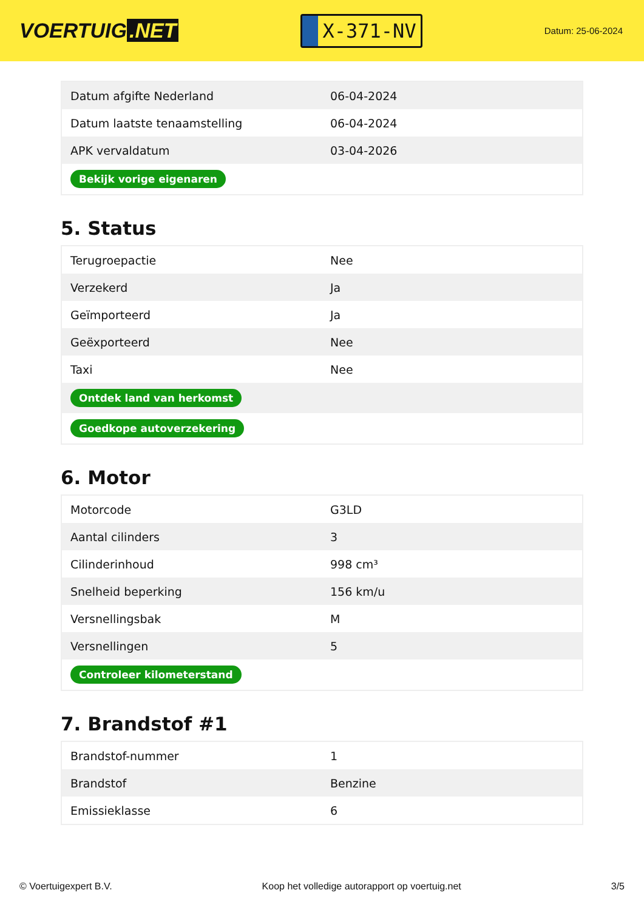VOERTUIG.NET
X-371-NV
Datum: 25-06-2024
| Datum afgifte Nederland | 06-04-2024 |
| Datum laatste tenaamstelling | 06-04-2024 |
| APK vervaldatum | 03-04-2026 |
| Bekijk vorige eigenaren | |
5. Status
| Terugroepactie | Nee |
| Verzekerd | Ja |
| Geïmporteerd | Ja |
| Geëxporteerd | Nee |
| Taxi | Nee |
| Ontdek land van herkomst | |
| Goedkope autoverzekering | |
6. Motor
| Motorcode | G3LD |
| Aantal cilinders | 3 |
| Cilinderinhoud | 998 cm³ |
| Snelheid beperking | 156 km/u |
| Versnellingsbak | M |
| Versnellingen | 5 |
| Controleer kilometerstand | |
7. Brandstof #1
| Brandstof-nummer | 1 |
| Brandstof | Benzine |
| Emissieklasse | 6 |
© Voertuigexpert B.V. Koop het volledige autorapport op voertuig.net 3/5